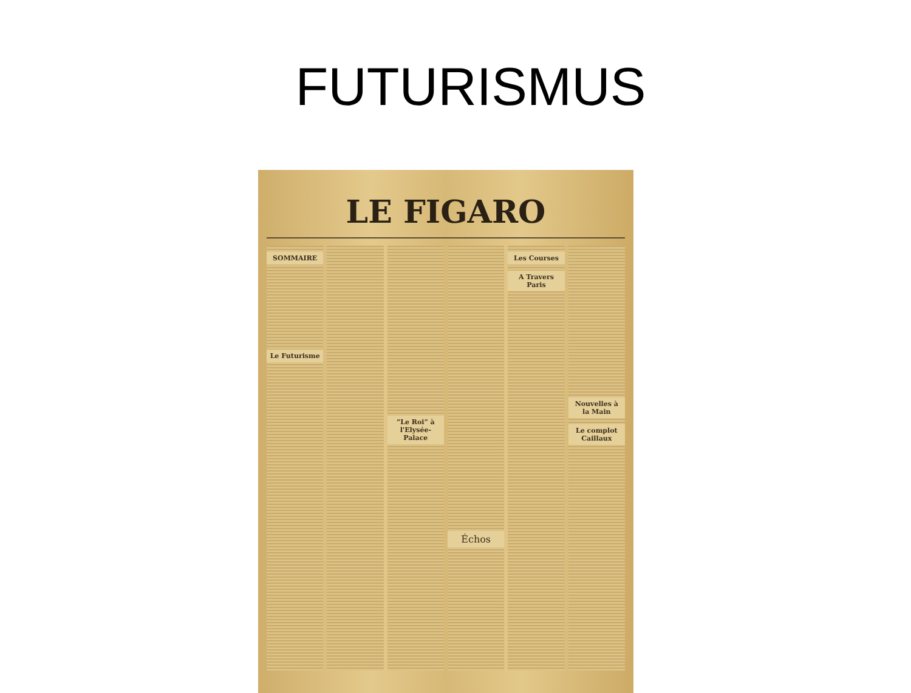FUTURISMUS
LE FIGARO
SOMMAIRE
Le Futurisme
“Le Roi” à l'Elysée-Palace
Échos
Les Courses
A Travers Paris
Nouvelles à la Main
Le complot Caillaux